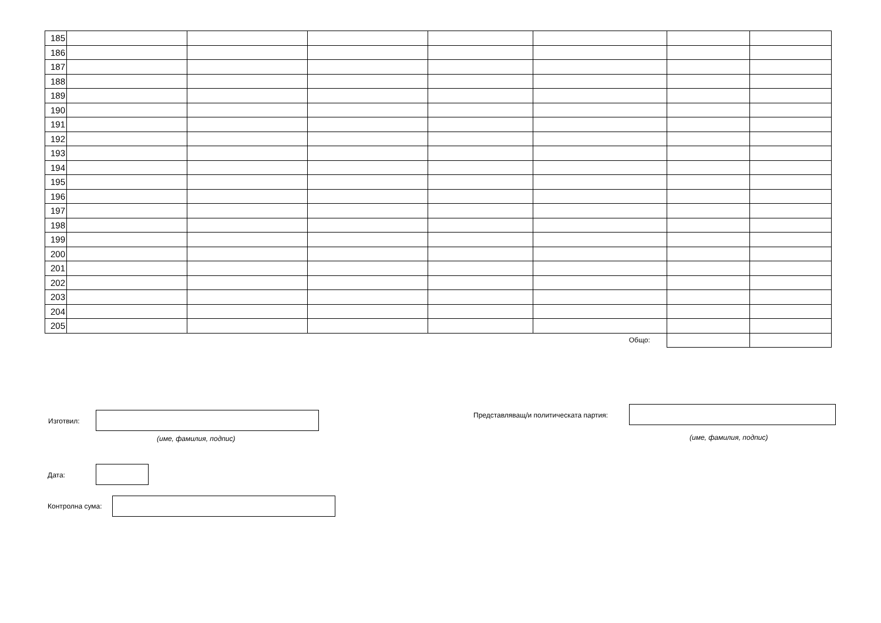| 185 | | | | | | | |
| 186 | | | | | | | |
| 187 | | | | | | | |
| 188 | | | | | | | |
| 189 | | | | | | | |
| 190 | | | | | | | |
| 191 | | | | | | | |
| 192 | | | | | | | |
| 193 | | | | | | | |
| 194 | | | | | | | |
| 195 | | | | | | | |
| 196 | | | | | | | |
| 197 | | | | | | | |
| 198 | | | | | | | |
| 199 | | | | | | | |
| 200 | | | | | | | |
| 201 | | | | | | | |
| 202 | | | | | | | |
| 203 | | | | | | | |
| 204 | | | | | | | |
| 205 | | | | | | | |
| Общо: | | | | | | | |
Изготвил:
Представляващ/и политическата партия:
(име, фамилия, подпис) (име, фамилия, подпис)
Дата:
Контролна сума: